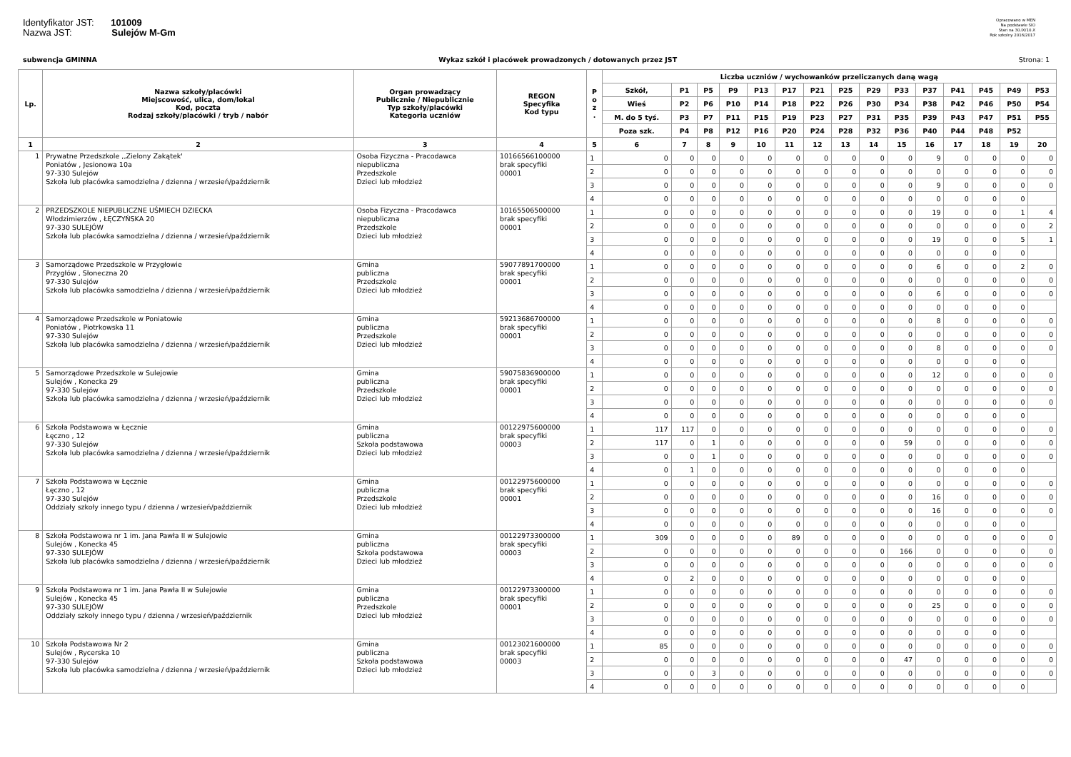Identyfikator JST: 101009
Nazwa JST: Sulejów M-Gm
Opracowano w MEN
Na podstawie SIO
Stan na 30.IX/10.X
Rok szkolny 2016/2017
subwencja GMINNA Wykaz szkół i placówek prowadzonych / dotowanych przez JST Strona: 1
| Lp. | Nazwa szkoły/placówki Miejscowość, ulica, dom/lokal Kod, poczta Rodzaj szkoły/placówki / tryb / nabór | Organ prowadzący Publicznie / Niepublicznie Typ szkoły/placówki Kategoria uczniów | REGON Specyfika Kod typu | P o z . | Liczba uczniów / wychowanków przeliczanych daną wagą | | | | | | | | | | | | | | |
| --- | --- | --- | --- | --- | --- | --- | --- | --- | --- | --- | --- | --- | --- | --- | --- | --- | --- | --- | --- |
| | | | | | Szkół, | P1 | P5 | P9 | P13 | P17 | P21 | P25 | P29 | P33 | P37 | P41 | P45 | P49 | P53 |
| | | | | | Wieś | P2 | P6 | P10 | P14 | P18 | P22 | P26 | P30 | P34 | P38 | P42 | P46 | P50 | P54 |
| | | | | | M. do 5 tyś. | P3 | P7 | P11 | P15 | P19 | P23 | P27 | P31 | P35 | P39 | P43 | P47 | P51 | P55 |
| | | | | | Poza szk. | P4 | P8 | P12 | P16 | P20 | P24 | P28 | P32 | P36 | P40 | P44 | P48 | P52 | |
| 1 | 2 | 3 | 4 | 5 | 6 | 7 | 8 | 9 | 10 | 11 | 12 | 13 | 14 | 15 | 16 | 17 | 18 | 19 | 20 |
| 1 | Prywatne Przedszkole ,,Zielony Zakątek' Poniatów , Jesionowa 10a 97-330 Sulejów Szkoła lub placówka samodzielna / dzienna / wrzesień/październik | Osoba Fizyczna - Pracodawca niepubliczna Przedszkole Dzieci lub młodzież | 10166566100000 brak specyfiki 00001 | 1 | 0 | 0 | 0 | 0 | 0 | 0 | 0 | 0 | 0 | 0 | 9 | 0 | 0 | 0 | 0 |
| | | | | 2 | 0 | 0 | 0 | 0 | 0 | 0 | 0 | 0 | 0 | 0 | 0 | 0 | 0 | 0 | 0 |
| | | | | 3 | 0 | 0 | 0 | 0 | 0 | 0 | 0 | 0 | 0 | 0 | 9 | 0 | 0 | 0 | 0 |
| | | | | 4 | 0 | 0 | 0 | 0 | 0 | 0 | 0 | 0 | 0 | 0 | 0 | 0 | 0 | 0 | |
| 2 | PRZEDSZKOLE NIEPUBLICZNE UŚMIECH DZIECKA Włodzimierzów , ŁĘCZYŃSKA 20 97-330 SULEJÓW Szkoła lub placówka samodzielna / dzienna / wrzesień/październik | Osoba Fizyczna - Pracodawca niepubliczna Przedszkole Dzieci lub młodzież | 10165506500000 brak specyfiki 00001 | 1 | 0 | 0 | 0 | 0 | 0 | 0 | 0 | 0 | 0 | 0 | 19 | 0 | 0 | 1 | 4 |
| | | | | 2 | 0 | 0 | 0 | 0 | 0 | 0 | 0 | 0 | 0 | 0 | 0 | 0 | 0 | 0 | 2 |
| | | | | 3 | 0 | 0 | 0 | 0 | 0 | 0 | 0 | 0 | 0 | 0 | 19 | 0 | 0 | 5 | 1 |
| | | | | 4 | 0 | 0 | 0 | 0 | 0 | 0 | 0 | 0 | 0 | 0 | 0 | 0 | 0 | 0 | |
| 3 | Samorządowe Przedszkole w Przygłowie Przygłów , Słoneczna 20 97-330 Sulejów Szkoła lub placówka samodzielna / dzienna / wrzesień/październik | Gmina publiczna Przedszkole Dzieci lub młodzież | 59077891700000 brak specyfiki 00001 | 1 | 0 | 0 | 0 | 0 | 0 | 0 | 0 | 0 | 0 | 0 | 6 | 0 | 0 | 2 | 0 |
| | | | | 2 | 0 | 0 | 0 | 0 | 0 | 0 | 0 | 0 | 0 | 0 | 0 | 0 | 0 | 0 | 0 |
| | | | | 3 | 0 | 0 | 0 | 0 | 0 | 0 | 0 | 0 | 0 | 0 | 6 | 0 | 0 | 0 | 0 |
| | | | | 4 | 0 | 0 | 0 | 0 | 0 | 0 | 0 | 0 | 0 | 0 | 0 | 0 | 0 | 0 | |
| 4 | Samorządowe Przedszkole w Poniatowie Poniatów , Piotrkowska 11 97-330 Sulejów Szkoła lub placówka samodzielna / dzienna / wrzesień/październik | Gmina publiczna Przedszkole Dzieci lub młodzież | 59213686700000 brak specyfiki 00001 | 1 | 0 | 0 | 0 | 0 | 0 | 0 | 0 | 0 | 0 | 0 | 8 | 0 | 0 | 0 | 0 |
| | | | | 2 | 0 | 0 | 0 | 0 | 0 | 0 | 0 | 0 | 0 | 0 | 0 | 0 | 0 | 0 | 0 |
| | | | | 3 | 0 | 0 | 0 | 0 | 0 | 0 | 0 | 0 | 0 | 0 | 8 | 0 | 0 | 0 | 0 |
| | | | | 4 | 0 | 0 | 0 | 0 | 0 | 0 | 0 | 0 | 0 | 0 | 0 | 0 | 0 | 0 | |
| 5 | Samorządowe Przedszkole w Sulejowie Sulejów , Konecka 29 97-330 Sulejów Szkoła lub placówka samodzielna / dzienna / wrzesień/październik | Gmina publiczna Przedszkole Dzieci lub młodzież | 59075836900000 brak specyfiki 00001 | 1 | 0 | 0 | 0 | 0 | 0 | 0 | 0 | 0 | 0 | 0 | 12 | 0 | 0 | 0 | 0 |
| | | | | 2 | 0 | 0 | 0 | 0 | 0 | 0 | 0 | 0 | 0 | 0 | 0 | 0 | 0 | 0 | 0 |
| | | | | 3 | 0 | 0 | 0 | 0 | 0 | 0 | 0 | 0 | 0 | 0 | 0 | 0 | 0 | 0 | 0 |
| | | | | 4 | 0 | 0 | 0 | 0 | 0 | 0 | 0 | 0 | 0 | 0 | 0 | 0 | 0 | 0 | |
| 6 | Szkoła Podstawowa w Łęcznie Łęczno , 12 97-330 Sulejów Szkoła lub placówka samodzielna / dzienna / wrzesień/październik | Gmina publiczna Szkoła podstawowa Dzieci lub młodzież | 00122975600000 brak specyfiki 00003 | 1 | 117 | 117 | 0 | 0 | 0 | 0 | 0 | 0 | 0 | 0 | 0 | 0 | 0 | 0 | 0 |
| | | | | 2 | 117 | 0 | 1 | 0 | 0 | 0 | 0 | 0 | 0 | 59 | 0 | 0 | 0 | 0 | 0 |
| | | | | 3 | 0 | 0 | 1 | 0 | 0 | 0 | 0 | 0 | 0 | 0 | 0 | 0 | 0 | 0 | 0 |
| | | | | 4 | 0 | 1 | 0 | 0 | 0 | 0 | 0 | 0 | 0 | 0 | 0 | 0 | 0 | 0 | |
| 7 | Szkoła Podstawowa w Łęcznie Łęczno , 12 97-330 Sulejów Oddziały szkoły innego typu / dzienna / wrzesień/październik | Gmina publiczna Przedszkole Dzieci lub młodzież | 00122975600000 brak specyfiki 00001 | 1 | 0 | 0 | 0 | 0 | 0 | 0 | 0 | 0 | 0 | 0 | 0 | 0 | 0 | 0 | 0 |
| | | | | 2 | 0 | 0 | 0 | 0 | 0 | 0 | 0 | 0 | 0 | 0 | 16 | 0 | 0 | 0 | 0 |
| | | | | 3 | 0 | 0 | 0 | 0 | 0 | 0 | 0 | 0 | 0 | 0 | 16 | 0 | 0 | 0 | 0 |
| | | | | 4 | 0 | 0 | 0 | 0 | 0 | 0 | 0 | 0 | 0 | 0 | 0 | 0 | 0 | 0 | |
| 8 | Szkoła Podstawowa nr 1 im. Jana Pawła II w Sulejowie Sulejów , Konecka 45 97-330 SULEJÓW Szkoła lub placówka samodzielna / dzienna / wrzesień/październik | Gmina publiczna Szkoła podstawowa Dzieci lub młodzież | 00122973300000 brak specyfiki 00003 | 1 | 309 | 0 | 0 | 0 | 0 | 89 | 0 | 0 | 0 | 0 | 0 | 0 | 0 | 0 | 0 |
| | | | | 2 | 0 | 0 | 0 | 0 | 0 | 0 | 0 | 0 | 0 | 166 | 0 | 0 | 0 | 0 | 0 |
| | | | | 3 | 0 | 0 | 0 | 0 | 0 | 0 | 0 | 0 | 0 | 0 | 0 | 0 | 0 | 0 | 0 |
| | | | | 4 | 0 | 2 | 0 | 0 | 0 | 0 | 0 | 0 | 0 | 0 | 0 | 0 | 0 | 0 | |
| 9 | Szkoła Podstawowa nr 1 im. Jana Pawła II w Sulejowie Sulejów , Konecka 45 97-330 SULEJÓW Oddziały szkoły innego typu / dzienna / wrzesień/październik | Gmina publiczna Przedszkole Dzieci lub młodzież | 00122973300000 brak specyfiki 00001 | 1 | 0 | 0 | 0 | 0 | 0 | 0 | 0 | 0 | 0 | 0 | 0 | 0 | 0 | 0 | 0 |
| | | | | 2 | 0 | 0 | 0 | 0 | 0 | 0 | 0 | 0 | 0 | 0 | 25 | 0 | 0 | 0 | 0 |
| | | | | 3 | 0 | 0 | 0 | 0 | 0 | 0 | 0 | 0 | 0 | 0 | 0 | 0 | 0 | 0 | 0 |
| | | | | 4 | 0 | 0 | 0 | 0 | 0 | 0 | 0 | 0 | 0 | 0 | 0 | 0 | 0 | 0 | |
| 10 | Szkoła Podstawowa Nr 2 Sulejów , Rycerska 10 97-330 Sulejów Szkoła lub placówka samodzielna / dzienna / wrzesień/październik | Gmina publiczna Szkoła podstawowa Dzieci lub młodzież | 00123021600000 brak specyfiki 00003 | 1 | 85 | 0 | 0 | 0 | 0 | 0 | 0 | 0 | 0 | 0 | 0 | 0 | 0 | 0 | 0 |
| | | | | 2 | 0 | 0 | 0 | 0 | 0 | 0 | 0 | 0 | 0 | 47 | 0 | 0 | 0 | 0 | 0 |
| | | | | 3 | 0 | 0 | 3 | 0 | 0 | 0 | 0 | 0 | 0 | 0 | 0 | 0 | 0 | 0 | 0 |
| | | | | 4 | 0 | 0 | 0 | 0 | 0 | 0 | 0 | 0 | 0 | 0 | 0 | 0 | 0 | 0 | |